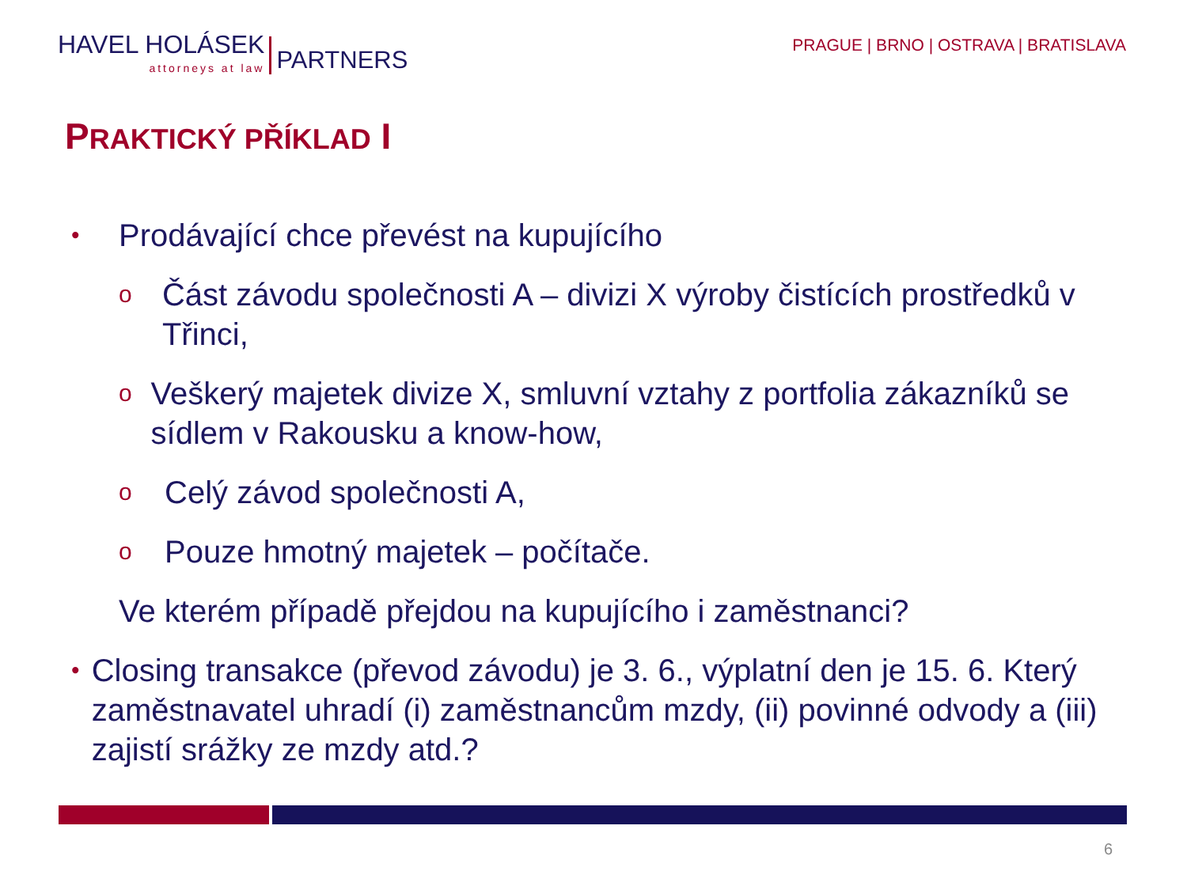HAVEL HOLÁSEK
attorneys at law
PARTNERS
PRAGUE | BRNO | OSTRAVA | BRATISLAVA
PRAKTICKÝ PŘÍKLAD I
•
Prodávající chce převést na kupujícího
o
Část závodu společnosti A – divizi X výroby čistících prostředků v Třinci,
o
Veškerý majetek divize X, smluvní vztahy z portfolia zákazníků se sídlem v Rakousku a know-how,
o
Celý závod společnosti A,
o
Pouze hmotný majetek – počítače.
Ve kterém případě přejdou na kupujícího i zaměstnanci?
•
Closing transakce (převod závodu) je 3. 6., výplatní den je 15. 6. Který zaměstnavatel uhradí (i) zaměstnancům mzdy, (ii) povinné odvody a (iii) zajistí srážky ze mzdy atd.?
6